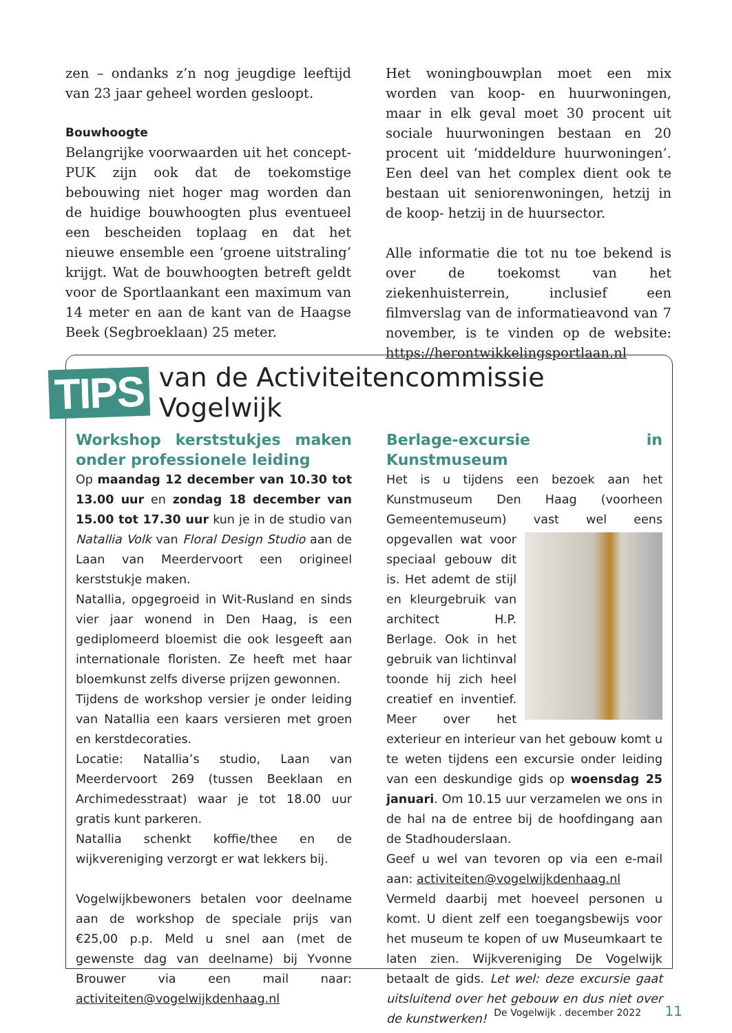zen – ondanks z’n nog jeugdige leeftijd van 23 jaar geheel worden gesloopt.
Bouwhoogte
Belangrijke voorwaarden uit het concept-PUK zijn ook dat de toekomstige bebouwing niet hoger mag worden dan de huidige bouwhoogten plus eventueel een bescheiden toplaag en dat het nieuwe ensemble een ‘groene uitstraling’ krijgt. Wat de bouwhoogten betreft geldt voor de Sportlaankant een maximum van 14 meter en aan de kant van de Haagse Beek (Segbroeklaan) 25 meter.
Het woningbouwplan moet een mix worden van koop- en huurwoningen, maar in elk geval moet 30 procent uit sociale huurwoningen bestaan en 20 procent uit ‘middeldure huurwoningen’. Een deel van het complex dient ook te bestaan uit seniorenwoningen, hetzij in de koop- hetzij in de huursector.
Alle informatie die tot nu toe bekend is over de toekomst van het ziekenhuisterrein, inclusief een filmverslag van de informatieavond van 7 november, is te vinden op de website: https://herontwikkelingsportlaan.nl
TIPS
van de Activiteitencommissie Vogelwijk
Workshop kerststukjes maken onder professionele leiding
Op maandag 12 december van 10.30 tot 13.00 uur en zondag 18 december van 15.00 tot 17.30 uur kun je in de studio van Natallia Volk van Floral Design Studio aan de Laan van Meerdervoort een origineel kerststukje maken.
Natallia, opgegroeid in Wit-Rusland en sinds vier jaar wonend in Den Haag, is een gediplomeerd bloemist die ook lesgeeft aan internationale floristen. Ze heeft met haar bloemkunst zelfs diverse prijzen gewonnen.
Tijdens de workshop versier je onder leiding van Natallia een kaars versieren met groen en kerstdecoraties.
Locatie: Natallia’s studio, Laan van Meerdervoort 269 (tussen Beeklaan en Archimedesstraat) waar je tot 18.00 uur gratis kunt parkeren.
Natallia schenkt koffie/thee en de wijkvereniging verzorgt er wat lekkers bij.
Vogelwijkbewoners betalen voor deelname aan de workshop de speciale prijs van €25,00 p.p. Meld u snel aan (met de gewenste dag van deelname) bij Yvonne Brouwer via een mail naar: activiteiten@vogelwijkdenhaag.nl
Berlage-excursie in Kunstmuseum
Het is u tijdens een bezoek aan het Kunstmuseum Den Haag (voorheen Gemeentemuseum) vast wel eens opgevallen wat voor speciaal gebouw dit is. Het ademt de stijl en kleurgebruik van architect H.P. Berlage. Ook in het gebruik van lichtinval toonde hij zich heel creatief en inventief. Meer over het exterieur en interieur van het gebouw komt u te weten tijdens een excursie onder leiding van een deskundige gids op woensdag 25 januari. Om 10.15 uur verzamelen we ons in de hal na de entree bij de hoofdingang aan de Stadhouderslaan.
Geef u wel van tevoren op via een e-mail aan: activiteiten@vogelwijkdenhaag.nl
Vermeld daarbij met hoeveel personen u komt. U dient zelf een toegangsbewijs voor het museum te kopen of uw Museumkaart te laten zien. Wijkvereniging De Vogelwijk betaalt de gids. Let wel: deze excursie gaat uitsluitend over het gebouw en dus niet over de kunstwerken!
De Vogelwijk . december 2022 11